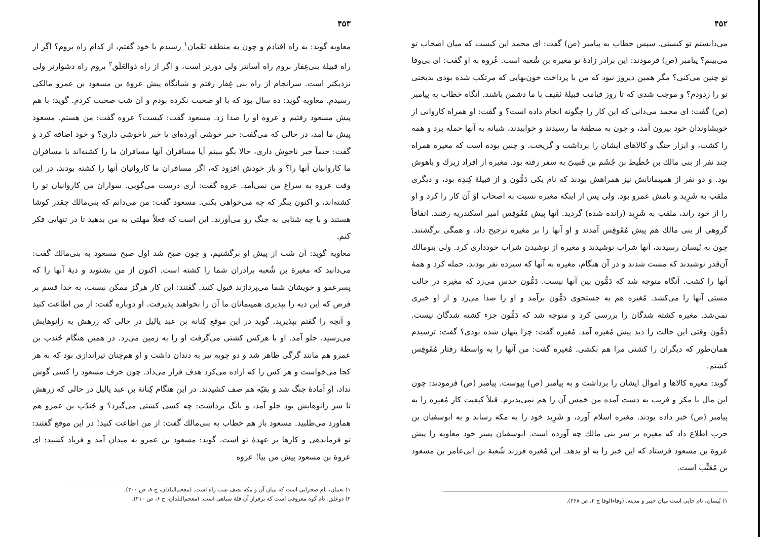۴۵۲
می‌دانستم تو کیستی. سپس خطاب به پیامبر (ص) گفت: ای محمد این کیست که میان اصحاب تو می‌بینم؟ پیامبر (ص) فرمودند: این برادر زادهٔ تو مغیرة بن شُعبه است. عُروه به او گفت: ای بی‌وفا تو چنین می‌کنی؟ مگر همین دیروز نبود که من با پرداخت خون‌بهایی که مرتکب شده بودی بدبختی تو را زدودم؟ و موجب شدی که تا روز قیامت قبیلهٔ ثقیف با ما دشمن باشند. آنگاه خطاب به پیامبر (ص) گفت: ای محمد می‌دانی که این کار را چگونه انجام داده است؟ و گفت: او همراه کاروانی از خویشاوندان خود بیرون آمد، و چون به منطقهٔ ما رسیدند و خوابیدند، شبانه به آنها حمله برد و همه را کشت، و ابزار جنگ و کالاهای ایشان را برداشت و گریخت. و چنین بوده است که مغیره همراه چند نفر از بنی مالك بن حُطَیط بن جُشَم بن قَسِیّ به سفر رفته بود. مغیره از افراد زیرك و باهوش بود. و دو نفر از همپیمانانش نیز همراهش بودند که نام یکی دَمُّون و از قبیلهٔ کِندِه بود، و دیگری ملقب به شَرِید و نامش عمرو بود. ولی پس از اینکه مغیره نسبت به اصحاب اوَ آن کار را کرد و او را از خود راند، ملقب به شَرِید (رانده شده) گردید. آنها پیش مُقَوقِس امیر اسکندریه رفتند. اتفاقاً گروهی از بنی مالك هم پیش مُقَوقِس آمدند و او آنها را بر مغیره ترجیح داد، و همگی برگشتند. چون به بُیسان رسیدند، آنها شراب نوشیدند و مغیره از نوشیدن شراب خودداری کرد. ولی بنومالك آن‌قدر نوشیدند که مست شدند و در آن هنگام، مغیره به آنها که سیزده نفر بودند، حمله کرد و همهٔ آنها را کشت. آنگاه متوجه شد که دَمُّون بین آنها نیست. دَمُّون حدس می‌زد که مغیره در حالت مستی آنها را می‌کشد. مُغیره هم به جستجوی دَمُّون برآمد و او را صدا می‌زد و از او خبری نمی‌شد. مغیره کشته شدگان را بررسی کرد و متوجه شد که دَمُّون جزء کشته شدگان نیست. دَمُّون وقتی این حالت را دید پیش مُغیره آمد. مُغیره گفت: چرا پنهان شده بودی؟ گفت: ترسیدم همان‌طور که دیگران را کشتی مرا هم بکشی. مُغیره گفت: من آنها را به واسطهٔ رفتار مُقَوقِس کشتم.
گوید: مغیره کالاها و اموال ایشان را برداشت و به پیامبر (ص) پیوست. پیامبر (ص) فرمودند: چون این مال با مکر و فریب به دست آمده من خمس آن را هم نمی‌پذیرم. قبلاً کیفیت کار مُغیره را به پیامبر (ص) خبر داده بودند. مغیره اسلام آورد، و شَرِید خود را به مکه رساند و به ابوسفیان بن حرب اطلاع داد که مغیره بر سر بنی مالك چه آورده است. ابوسفیان پسر خود معاویه را پیش عروة بن مسعود فرستاد که این خبر را به او بدهد. این مُغیره فرزند شُعبة بن ابی‌عامر بن مسعود بن مُعَتِّب است.
۱) بُیسان، نام جایی است میان خیبر و مدینه. (وفاءالوفا ج ۲، ص ۲۶۸).
۴۵۳
معاویه گوید: به راه افتادم و چون به منطقه نَعْمان<sup>۱</sup> رسیدم با خود گفتم، از کدام راه بروم؟ اگر از راه قبیلهٔ بنی‌غِفار بروم راه آسانتر ولی دورتر است، و اگر از راه ذوالعَلَق<sup>۲</sup> بروم راه دشوارتر ولی نزدیکتر است. سرانجام از راه بنی غِفار رفتم و شبانگاه پیش عروة بن مسعود بن عمرو مالکی رسیدم. معاویه گوید: ده سال بود که با او صحبت نکرده بودم و آن شب صحبت کردم. گوید: با هم پیش مسعود رفتیم و عروه او را صدا زد. مسعود گفت: کیست؟ عروه گفت: من هستم. مسعود پیش ما آمد، در حالی که می‌گفت: خبر خوشی آورده‌ای یا خبر ناخوشی داری؟ و خود اضافه کرد و گفت: حتماً خبر ناخوش داری، حالا بگو ببینم آیا مسافران آنها مسافران ما را کشته‌اند یا مسافران ما کاروانیان آنها را؟ و باز خودش افزود که، اگر مسافران ما کاروانیان آنها را کشته بودند، در این وقت عروه به سراغ من نمی‌آمد. عروه گفت: آری درست می‌گویی. سواران من کاروانیان تو را کشته‌اند، و اکنون بنگر که چه می‌خواهی بکنی. مسعود گفت: من می‌دانم که بنی‌مالك چقدر کوشا هستند و با چه شتابی به جنگ رو می‌آورند. این است که فعلاً مهلتی به من بدهید تا در تنهایی فکر کنم.
معاویه گوید: آن شب از پیش او برگشتیم، و چون صبح شد اول صبح مسعود به بنی‌مالك گفت: می‌دانید که مغیرة بن شُعبه برادران شما را کشته است. اکنون از من بشنوید و دیهٔ آنها را که پسرعمو و خویشان شما می‌پردازند قبول کنید. گفتند: این کار هرگز ممکن نیست، به خدا قسم بر فرض که این دیه را بپذیری همپیمانان ما آن را نخواهند پذیرفت. او دوباره گفت: از من اطاعت کنید و آنچه را گفتم بپذیرید. گوید در این موقع کِنانة بن عبد یالیل در حالی که زرهش به زانوهایش می‌رسید، جلو آمد. او با هرکس کشتی می‌گرفت او را به زمین می‌زد. در همین هنگام جُندب بن عمرو هم مانند گرگی ظاهر شد و دو چوبه تیر به دندان داشت و او هم‌چنان تیراندازی بود که به هر کجا می‌خواست و هر کس را که اراده می‌کرد هدف قرار می‌داد. چون حرف مسعود را کسی گوش نداد، او آمادهٔ جنگ شد و بقیّه هم صف کشیدند. در این هنگام کِنانة بن عبد یالیل در حالی که زرهش تا سر زانوهایش بود جلو آمد، و بانگ برداشت: چه کسی کشتی می‌گیرد؟ و جُندُب بن عمرو هم هماورد می‌طلبید. مسعود باز هم خطاب به بنی‌مالك گفت: از من اطاعت کنید! در این موقع گفتند: تو فرماندهی و کارها بر عهدهٔ تو است. گوید: مسعود بن عمرو به میدان آمد و فریاد کشید: ای عروة بن مسعود پیش من بیا! عروه
۱) نعمان، نام صحرایی است که میان آن و مکه نصف شب راه است. (معجم‌البلدان، ج ۸، ص ۳۰۰).
۲) ذوعلق، نام کوه معروفی است که برفراز آن قلهٔ سیاهی است. (معجم‌البلدان، ج ۶، ص ۲۱۰).